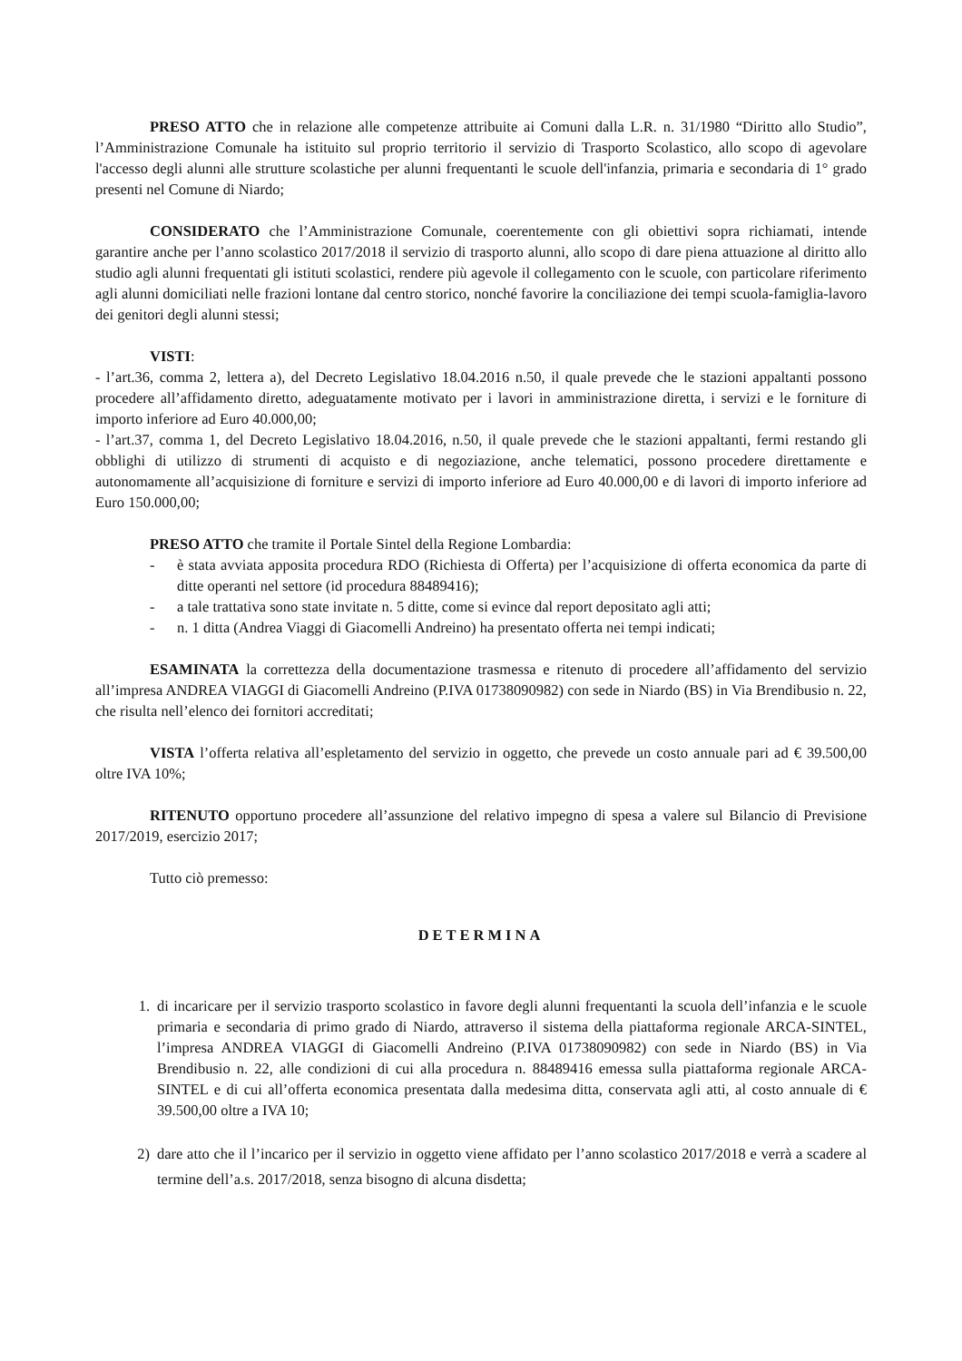PRESO ATTO che in relazione alle competenze attribuite ai Comuni dalla L.R. n. 31/1980 “Diritto allo Studio”, l’Amministrazione Comunale ha istituito sul proprio territorio il servizio di Trasporto Scolastico, allo scopo di agevolare l'accesso degli alunni alle strutture scolastiche per alunni frequentanti le scuole dell'infanzia, primaria e secondaria di 1° grado presenti nel Comune di Niardo;
CONSIDERATO che l’Amministrazione Comunale, coerentemente con gli obiettivi sopra richiamati, intende garantire anche per l’anno scolastico 2017/2018 il servizio di trasporto alunni, allo scopo di dare piena attuazione al diritto allo studio agli alunni frequentati gli istituti scolastici, rendere più agevole il collegamento con le scuole, con particolare riferimento agli alunni domiciliati nelle frazioni lontane dal centro storico, nonché favorire la conciliazione dei tempi scuola-famiglia-lavoro dei genitori degli alunni stessi;
VISTI:
- l’art.36, comma 2, lettera a), del Decreto Legislativo 18.04.2016 n.50, il quale prevede che le stazioni appaltanti possono procedere all’affidamento diretto, adeguatamente motivato per i lavori in amministrazione diretta, i servizi e le forniture di importo inferiore ad Euro 40.000,00;
- l’art.37, comma 1, del Decreto Legislativo 18.04.2016, n.50, il quale prevede che le stazioni appaltanti, fermi restando gli obblighi di utilizzo di strumenti di acquisto e di negoziazione, anche telematici, possono procedere direttamente e autonomamente all’acquisizione di forniture e servizi di importo inferiore ad Euro 40.000,00 e di lavori di importo inferiore ad Euro 150.000,00;
PRESO ATTO che tramite il Portale Sintel della Regione Lombardia:
- è stata avviata apposita procedura RDO (Richiesta di Offerta) per l’acquisizione di offerta economica da parte di ditte operanti nel settore (id procedura 88489416);
- a tale trattativa sono state invitate n. 5 ditte, come si evince dal report depositato agli atti;
- n. 1 ditta (Andrea Viaggi di Giacomelli Andreino) ha presentato offerta nei tempi indicati;
ESAMINATA la correttezza della documentazione trasmessa e ritenuto di procedere all’affidamento del servizio all’impresa ANDREA VIAGGI di Giacomelli Andreino (P.IVA 01738090982) con sede in Niardo (BS) in Via Brendibusio n. 22, che risulta nell’elenco dei fornitori accreditati;
VISTA l’offerta relativa all’espletamento del servizio in oggetto, che prevede un costo annuale pari ad € 39.500,00 oltre IVA 10%;
RITENUTO opportuno procedere all’assunzione del relativo impegno di spesa a valere sul Bilancio di Previsione 2017/2019, esercizio 2017;
Tutto ciò premesso:
DETERMINA
1. di incaricare per il servizio trasporto scolastico in favore degli alunni frequentanti la scuola dell’infanzia e le scuole primaria e secondaria di primo grado di Niardo, attraverso il sistema della piattaforma regionale ARCA-SINTEL, l’impresa ANDREA VIAGGI di Giacomelli Andreino (P.IVA 01738090982) con sede in Niardo (BS) in Via Brendibusio n. 22, alle condizioni di cui alla procedura n. 88489416 emessa sulla piattaforma regionale ARCA-SINTEL e di cui all’offerta economica presentata dalla medesima ditta, conservata agli atti, al costo annuale di € 39.500,00 oltre a IVA 10;
2) dare atto che il l’incarico per il servizio in oggetto viene affidato per l’anno scolastico 2017/2018 e verrà a scadere al termine dell’a.s. 2017/2018, senza bisogno di alcuna disdetta;